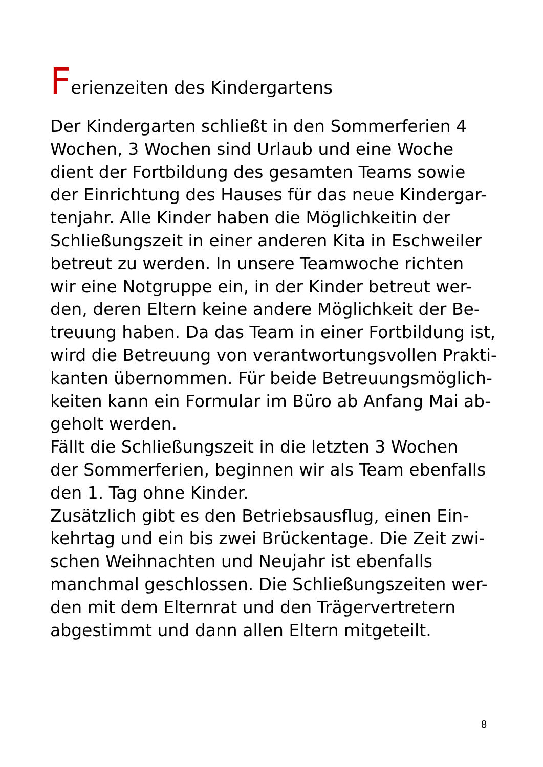Ferienzeiten des Kindergartens
Der Kindergarten schließt in den Sommerferien 4
Wochen, 3 Wochen sind Urlaub und eine Woche
dient der Fortbildung des gesamten Teams sowie
der Einrichtung des Hauses für das neue Kindergar-
tenjahr. Alle Kinder haben die Möglichkeitin der
Schließungszeit in einer anderen Kita in Eschweiler
betreut zu werden. In unsere Teamwoche richten
wir eine Notgruppe ein, in der Kinder betreut wer-
den, deren Eltern keine andere Möglichkeit der Be-
treuung haben. Da das Team in einer Fortbildung ist,
wird die Betreuung von verantwortungsvollen Prakti-
kanten übernommen. Für beide Betreuungsmöglich-
keiten kann ein Formular im Büro ab Anfang Mai ab-
geholt werden.
Fällt die Schließungszeit in die letzten 3 Wochen
der Sommerferien, beginnen wir als Team ebenfalls
den 1. Tag ohne Kinder.
Zusätzlich gibt es den Betriebsausflug, einen Ein-
kehrtag und ein bis zwei Brückentage. Die Zeit zwi-
schen Weihnachten und Neujahr ist ebenfalls
manchmal geschlossen. Die Schließungszeiten wer-
den mit dem Elternrat und den Trägervertretern
abgestimmt und dann allen Eltern mitgeteilt.
8